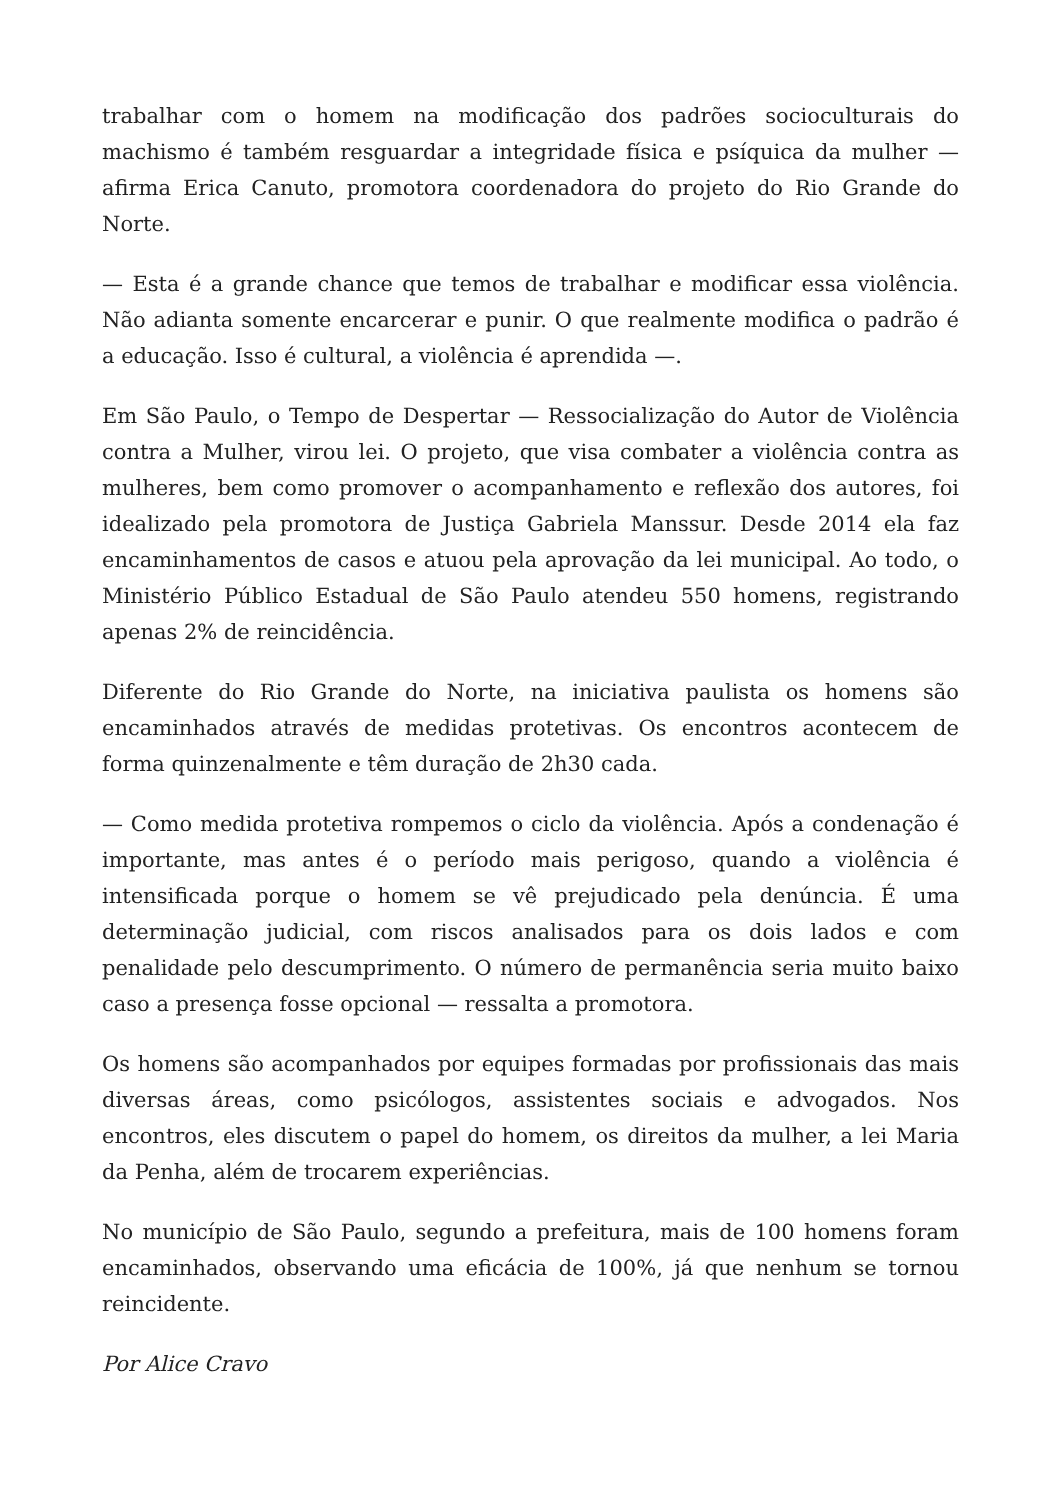trabalhar com o homem na modificação dos padrões socioculturais do machismo é também resguardar a integridade física e psíquica da mulher — afirma Erica Canuto, promotora coordenadora do projeto do Rio Grande do Norte.
— Esta é a grande chance que temos de trabalhar e modificar essa violência. Não adianta somente encarcerar e punir. O que realmente modifica o padrão é a educação. Isso é cultural, a violência é aprendida —.
Em São Paulo, o Tempo de Despertar — Ressocialização do Autor de Violência contra a Mulher, virou lei. O projeto, que visa combater a violência contra as mulheres, bem como promover o acompanhamento e reflexão dos autores, foi idealizado pela promotora de Justiça Gabriela Manssur. Desde 2014 ela faz encaminhamentos de casos e atuou pela aprovação da lei municipal. Ao todo, o Ministério Público Estadual de São Paulo atendeu 550 homens, registrando apenas 2% de reincidência.
Diferente do Rio Grande do Norte, na iniciativa paulista os homens são encaminhados através de medidas protetivas. Os encontros acontecem de forma quinzenalmente e têm duração de 2h30 cada.
— Como medida protetiva rompemos o ciclo da violência. Após a condenação é importante, mas antes é o período mais perigoso, quando a violência é intensificada porque o homem se vê prejudicado pela denúncia. É uma determinação judicial, com riscos analisados para os dois lados e com penalidade pelo descumprimento. O número de permanência seria muito baixo caso a presença fosse opcional — ressalta a promotora.
Os homens são acompanhados por equipes formadas por profissionais das mais diversas áreas, como psicólogos, assistentes sociais e advogados. Nos encontros, eles discutem o papel do homem, os direitos da mulher, a lei Maria da Penha, além de trocarem experiências.
No município de São Paulo, segundo a prefeitura, mais de 100 homens foram encaminhados, observando uma eficácia de 100%, já que nenhum se tornou reincidente.
Por Alice Cravo